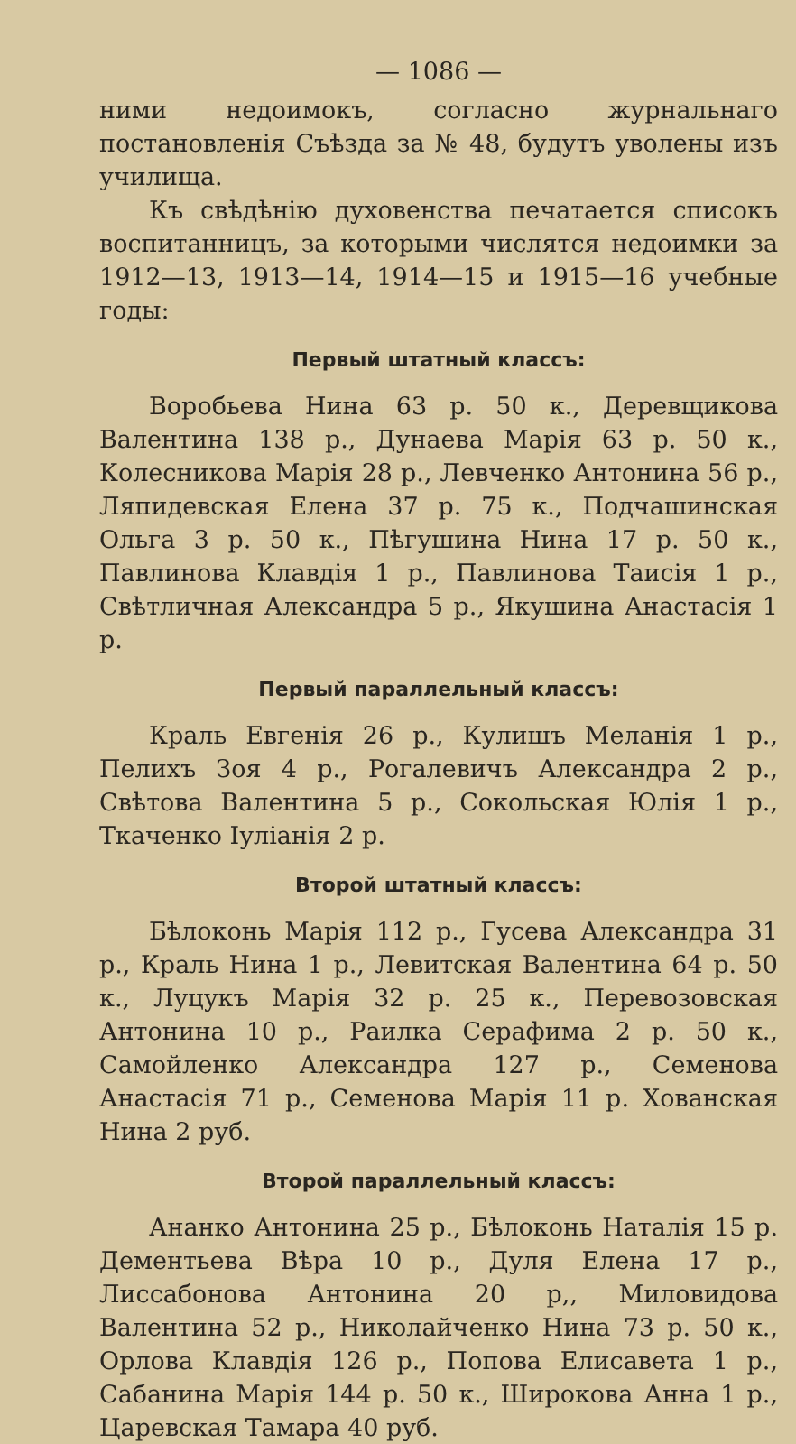— 1086 —
ними недоимокъ, согласно журнальнаго постановленія Съѣзда за № 48, будутъ уволены изъ училища.
Къ свѣдѣнію духовенства печатается списокъ воспитанницъ, за которыми числятся недоимки за 1912—13, 1913—14, 1914—15 и 1915—16 учебные годы:
Первый штатный классъ:
Воробьева Нина 63 р. 50 к., Деревщикова Валентина 138 р., Дунаева Марія 63 р. 50 к., Колесникова Марія 28 р., Левченко Антонина 56 р., Ляпидевская Елена 37 р. 75 к., Подчашинская Ольга 3 р. 50 к., Пѣгушина Нина 17 р. 50 к., Павлинова Клавдія 1 р., Павлинова Таисія 1 р., Свѣтличная Александра 5 р., Якушина Анастасія 1 р.
Первый параллельный классъ:
Краль Евгенія 26 р., Кулишъ Меланія 1 р., Пелихъ Зоя 4 р., Рогалевичъ Александра 2 р., Свѣтова Валентина 5 р., Сокольская Юлія 1 р., Ткаченко Іуліанія 2 р.
Второй штатный классъ:
Бѣлоконь Марія 112 р., Гусева Александра 31 р., Краль Нина 1 р., Левитская Валентина 64 р. 50 к., Луцукъ Марія 32 р. 25 к., Перевозовская Антонина 10 р., Раилка Серафима 2 р. 50 к., Самойленко Александра 127 р., Семенова Анастасія 71 р., Семенова Марія 11 р. Хованская Нина 2 руб.
Второй параллельный классъ:
Ананко Антонина 25 р., Бѣлоконь Наталія 15 р. Дементьева Вѣра 10 р., Дуля Елена 17 р., Лиссабонова Антонина 20 р,, Миловидова Валентина 52 р., Николайченко Нина 73 р. 50 к., Орлова Клавдія 126 р., Попова Елисавета 1 р., Сабанина Марія 144 р. 50 к., Широкова Анна 1 р., Царевская Тамара 40 руб.